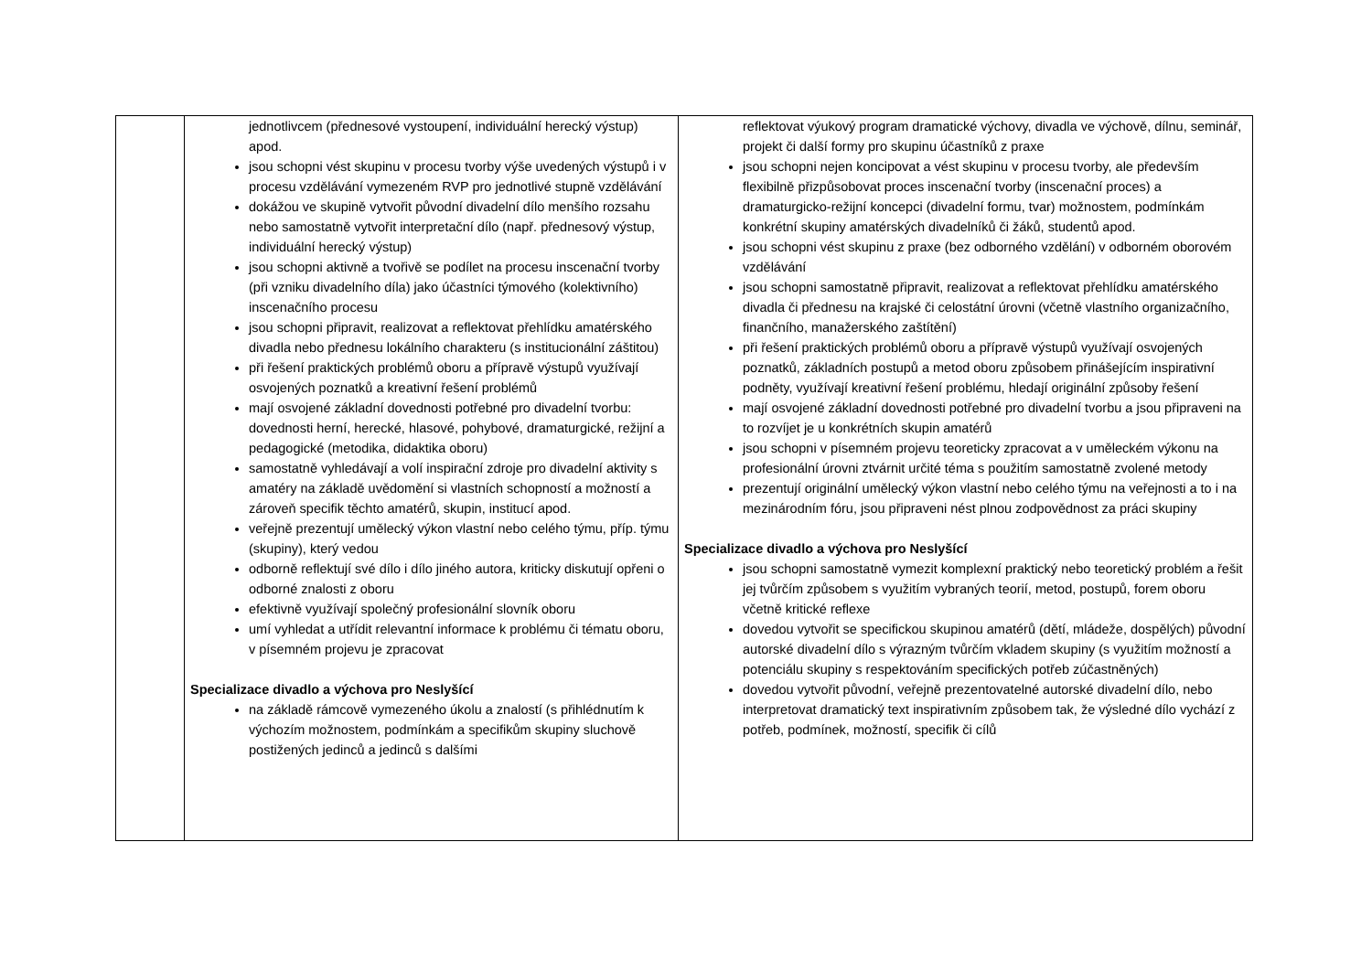| | jednotlivcem (přednesové vystoupení, individuální herecký výstup) apod. jsou schopni vést skupinu v procesu tvorby výše uvedených výstupů i v procesu vzdělávání vymezeném RVP pro jednotlivé stupně vzdělávání dokážou ve skupině vytvořit původní divadelní dílo menšího rozsahu nebo samostatně vytvořit interpretační dílo (např. přednesový výstup, individuální herecký výstup) jsou schopni aktivně a tvořivě se podílet na procesu inscenační tvorby (při vzniku divadelního díla) jako účastníci týmového (kolektivního) inscenačního procesu jsou schopni připravit, realizovat a reflektovat přehlídku amatérského divadla nebo přednesu lokálního charakteru (s institucionální záštitou) při řešení praktických problémů oboru a přípravě výstupů využívají osvojených poznatků a kreativní řešení problémů mají osvojené základní dovednosti potřebné pro divadelní tvorbu: dovednosti herní, herecké, hlasové, pohybové, dramaturgické, režijní a pedagogické (metodika, didaktika oboru) samostatně vyhledávají a volí inspirační zdroje pro divadelní aktivity s amatéry na základě uvědomění si vlastních schopností a možností a zároveň specifik těchto amatérů, skupin, institucí apod. veřejně prezentují umělecký výkon vlastní nebo celého týmu, příp. týmu (skupiny), který vedou odborně reflektují své dílo i dílo jiného autora, kriticky diskutují opřeni o odborné znalosti z oboru efektivně využívají společný profesionální slovník oboru umí vyhledat a utřídit relevantní informace k problému či tématu oboru, v písemném projevu je zpracovat Specializace divadlo a výchova pro Neslyšící na základě rámcově vymezeného úkolu a znalostí (s přihlédnutím k výchozím možnostem, podmínkám a specifikům skupiny sluchově postižených jedinců a jedinců s dalšími | reflektovat výukový program dramatické výchovy, divadla ve výchově, dílnu, seminář, projekt či další formy pro skupinu účastníků z praxe jsou schopni nejen koncipovat a vést skupinu v procesu tvorby, ale především flexibilně přizpůsobovat proces inscenační tvorby (inscenační proces) a dramaturgicko-režijní koncepci (divadelní formu, tvar) možnostem, podmínkám konkrétní skupiny amatérských divadelníků či žáků, studentů apod. jsou schopni vést skupinu z praxe (bez odborného vzdělání) v odborném oborovém vzdělávání jsou schopni samostatně připravit, realizovat a reflektovat přehlídku amatérského divadla či přednesu na krajské či celostátní úrovni (včetně vlastního organizačního, finančního, manažerského zaštítění) při řešení praktických problémů oboru a přípravě výstupů využívají osvojených poznatků, základních postupů a metod oboru způsobem přinášejícím inspirativní podněty, využívají kreativní řešení problému, hledají originální způsoby řešení mají osvojené základní dovednosti potřebné pro divadelní tvorbu a jsou připraveni na to rozvíjet je u konkrétních skupin amatérů jsou schopni v písemném projevu teoreticky zpracovat a v uměleckém výkonu na profesionální úrovni ztvárnit určité téma s použitím samostatně zvolené metody prezentují originální umělecký výkon vlastní nebo celého týmu na veřejnosti a to i na mezinárodním fóru, jsou připraveni nést plnou zodpovědnost za práci skupiny Specializace divadlo a výchova pro Neslyšící jsou schopni samostatně vymezit komplexní praktický nebo teoretický problém a řešit jej tvůrčím způsobem s využitím vybraných teorií, metod, postupů, forem oboru včetně kritické reflexe dovedou vytvořit se specifickou skupinou amatérů (dětí, mládeže, dospělých) původní autorské divadelní dílo s výrazným tvůrčím vkladem skupiny (s využitím možností a potenciálu skupiny s respektováním specifických potřeb zúčastněných) dovedou vytvořit původní, veřejně prezentovatelné autorské divadelní dílo, nebo interpretovat dramatický text inspirativním způsobem tak, že výsledné dílo vychází z potřeb, podmínek, možností, specifik či cílů |